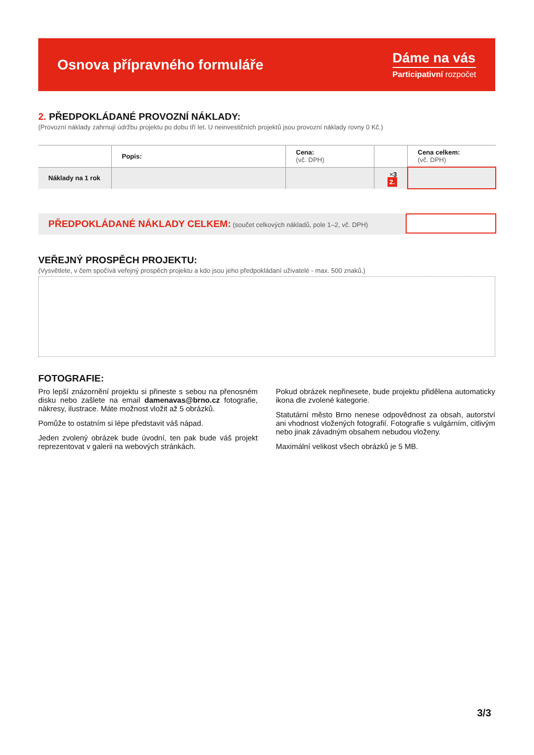Osnova přípravného formuláře
Dáme na vás
Participativní rozpočet
2. PŘEDPOKLÁDANÉ PROVOZNÍ NÁKLADY:
(Provozní náklady zahrnují údržbu projektu po dobu tří let. U neinvestičních projektů jsou provozní náklady rovny 0 Kč.)
| | Popis: | Cena: (vč. DPH) | | Cena celkem: (vč. DPH) |
| --- | --- | --- | --- | --- |
| Náklady na 1 rok | | | × 3 2. | |
PŘEDPOKLÁDANÉ NÁKLADY CELKEM: (součet celkových nákladů, pole 1–2, vč. DPH)
VEŘEJNÝ PROSPĚCH PROJEKTU:
(Vysvětlete, v čem spočívá veřejný prospěch projektu a kdo jsou jeho předpokládaní uživatelé - max. 500 znaků.)
FOTOGRAFIE:
Pro lepší znázornění projektu si přineste s sebou na přenosném disku nebo zašlete na email damenavas@brno.cz fotografie, nákresy, ilustrace. Máte možnost vložit až 5 obrázků.
Pomůže to ostatním si lépe představit váš nápad.
Jeden zvolený obrázek bude úvodní, ten pak bude váš projekt reprezentovat v galerii na webových stránkách.
Pokud obrázek nepřinesete, bude projektu přidělena automaticky ikona dle zvolené kategorie.
Statutární město Brno nenese odpovědnost za obsah, autorství ani vhodnost vložených fotografií. Fotografie s vulgárním, citlivým nebo jinak závadným obsahem nebudou vloženy.
Maximální velikost všech obrázků je 5 MB.
3/3